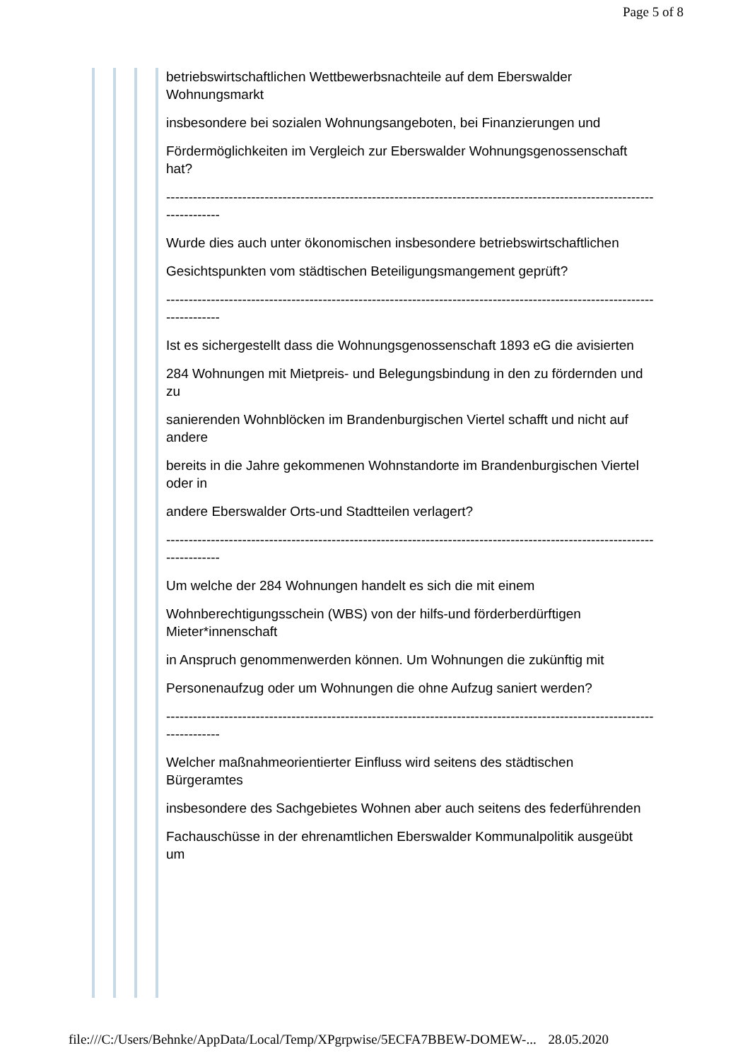Page 5 of 8
betriebswirtschaftlichen Wettbewerbsnachteile auf dem Eberswalder Wohnungsmarkt
insbesondere bei sozialen Wohnungsangeboten, bei Finanzierungen und
Fördermöglichkeiten im Vergleich zur Eberswalder Wohnungsgenossenschaft hat?
-------------------------------------------------------------------------------------------------------------------------
Wurde dies auch unter ökonomischen insbesondere betriebswirtschaftlichen
Gesichtspunkten vom städtischen Beteiligungsmangement geprüft?
-------------------------------------------------------------------------------------------------------------------------
Ist es sichergestellt dass die Wohnungsgenossenschaft 1893 eG die avisierten
284 Wohnungen mit Mietpreis- und Belegungsbindung in den zu fördernden und zu
sanierenden Wohnblöcken im Brandenburgischen Viertel schafft und nicht auf andere
bereits in die Jahre gekommenen Wohnstandorte im Brandenburgischen Viertel oder in
andere Eberswalder Orts-und Stadtteilen verlagert?
-------------------------------------------------------------------------------------------------------------------------
Um welche der 284 Wohnungen handelt es sich die mit einem
Wohnberechtigungsschein (WBS) von der hilfs-und förderberdürftigen Mieter*innenschaft
in Anspruch genommenwerden können. Um Wohnungen die zukünftig mit
Personenaufzug oder um Wohnungen die ohne Aufzug saniert werden?
-------------------------------------------------------------------------------------------------------------------------
Welcher maßnahmeorientierter Einfluss wird seitens des städtischen Bürgeramtes
insbesondere des Sachgebietes Wohnen aber auch seitens des federführenden
Fachauschüsse in der ehrenamtlichen Eberswalder Kommunalpolitik ausgeübt um
file:///C:/Users/Behnke/AppData/Local/Temp/XPgrpwise/5ECFA7BBEW-DOMEW-... 28.05.2020